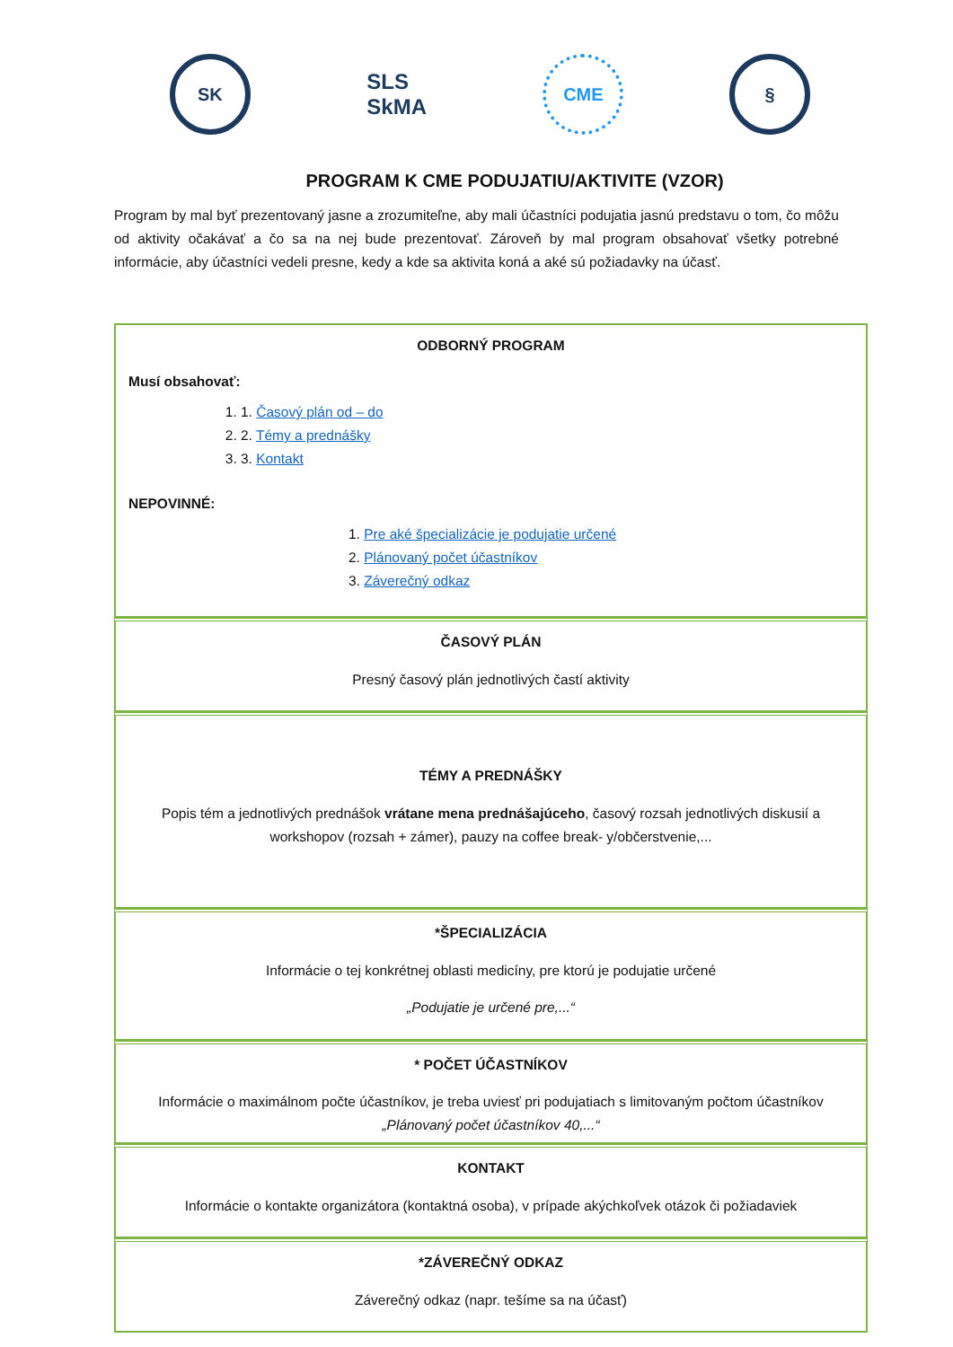SK
SLS
SkMA
CME §
PROGRAM K CME PODUJATIU/AKTIVITE (VZOR)
Program by mal byť prezentovaný jasne a zrozumiteľne, aby mali účastníci podujatia jasnú predstavu o tom, čo môžu od aktivity očakávať a čo sa na nej bude prezentovať. Zároveň by mal program obsahovať všetky potrebné informácie, aby účastníci vedeli presne, kedy a kde sa aktivita koná a aké sú požiadavky na účasť.
ODBORNÝ PROGRAM
Musí obsahovať:
1. 1. Časový plán od – do
2. 2. Témy a prednášky
3. 3. Kontakt
NEPOVINNÉ:
1. Pre aké špecializácie je podujatie určené
2. Plánovaný počet účastníkov
3. Záverečný odkaz
ČASOVÝ PLÁN
Presný časový plán jednotlivých častí aktivity
TÉMY A PREDNÁŠKY
Popis tém a jednotlivých prednášok vrátane mena prednášajúceho, časový rozsah jednotlivých diskusií a workshopov (rozsah + zámer), pauzy na coffee break- y/občerstvenie,...
*ŠPECIALIZÁCIA
Informácie o tej konkrétnej oblasti medicíny, pre ktorú je podujatie určené
„Podujatie je určené pre,...“
* POČET ÚČASTNÍKOV
Informácie o maximálnom počte účastníkov, je treba uviesť pri podujatiach s limitovaným počtom účastníkov
„Plánovaný počet účastníkov 40,...“
KONTAKT
Informácie o kontakte organizátora (kontaktná osoba), v prípade akýchkoľvek otázok či požiadaviek
*ZÁVEREČNÝ ODKAZ
Záverečný odkaz (napr. tešíme sa na účasť)